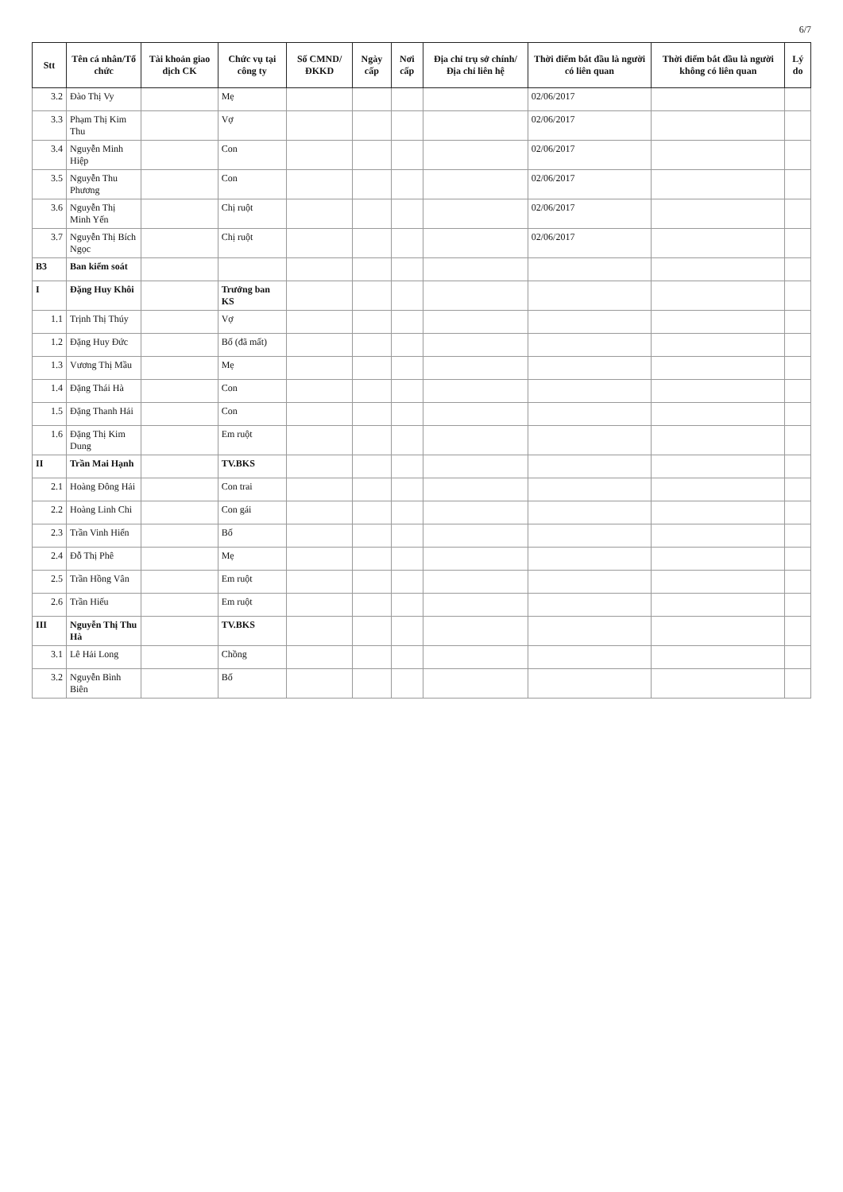6/7
| Stt | Tên cá nhân/Tổ chức | Tài khoản giao dịch CK | Chức vụ tại công ty | Số CMND/ ĐKKD | Ngày cấp | Nơi cấp | Địa chỉ trụ sở chính/ Địa chỉ liên hệ | Thời điểm bắt đầu là người có liên quan | Thời điểm bắt đầu là người không có liên quan | Lý do |
| --- | --- | --- | --- | --- | --- | --- | --- | --- | --- | --- |
| 3.2 | Đào Thị Vy | | Mẹ | | | | | 02/06/2017 | | |
| 3.3 | Phạm Thị Kim Thu | | Vợ | | | | | 02/06/2017 | | |
| 3.4 | Nguyễn Minh Hiệp | | Con | | | | | 02/06/2017 | | |
| 3.5 | Nguyễn Thu Phương | | Con | | | | | 02/06/2017 | | |
| 3.6 | Nguyễn Thị Minh Yến | | Chị ruột | | | | | 02/06/2017 | | |
| 3.7 | Nguyễn Thị Bích Ngọc | | Chị ruột | | | | | 02/06/2017 | | |
| B3 | Ban kiểm soát | | | | | | | | | |
| I | Đặng Huy Khôi | | Trưởng ban KS | | | | | | | |
| 1.1 | Trịnh Thị Thúy | | Vợ | | | | | | | |
| 1.2 | Đặng Huy Đức | | Bố (đã mất) | | | | | | | |
| 1.3 | Vương Thị Mầu | | Mẹ | | | | | | | |
| 1.4 | Đặng Thái Hà | | Con | | | | | | | |
| 1.5 | Đặng Thanh Hải | | Con | | | | | | | |
| 1.6 | Đặng Thị Kim Dung | | Em ruột | | | | | | | |
| II | Trần Mai Hạnh | | TV.BKS | | | | | | | |
| 2.1 | Hoàng Đông Hải | | Con trai | | | | | | | |
| 2.2 | Hoàng Linh Chi | | Con gái | | | | | | | |
| 2.3 | Trần Vinh Hiển | | Bố | | | | | | | |
| 2.4 | Đỗ Thị Phê | | Mẹ | | | | | | | |
| 2.5 | Trần Hồng Vân | | Em ruột | | | | | | | |
| 2.6 | Trần Hiếu | | Em ruột | | | | | | | |
| III | Nguyễn Thị Thu Hà | | TV.BKS | | | | | | | |
| 3.1 | Lê Hải Long | | Chồng | | | | | | | |
| 3.2 | Nguyễn Bình Biên | | Bố | | | | | | | |